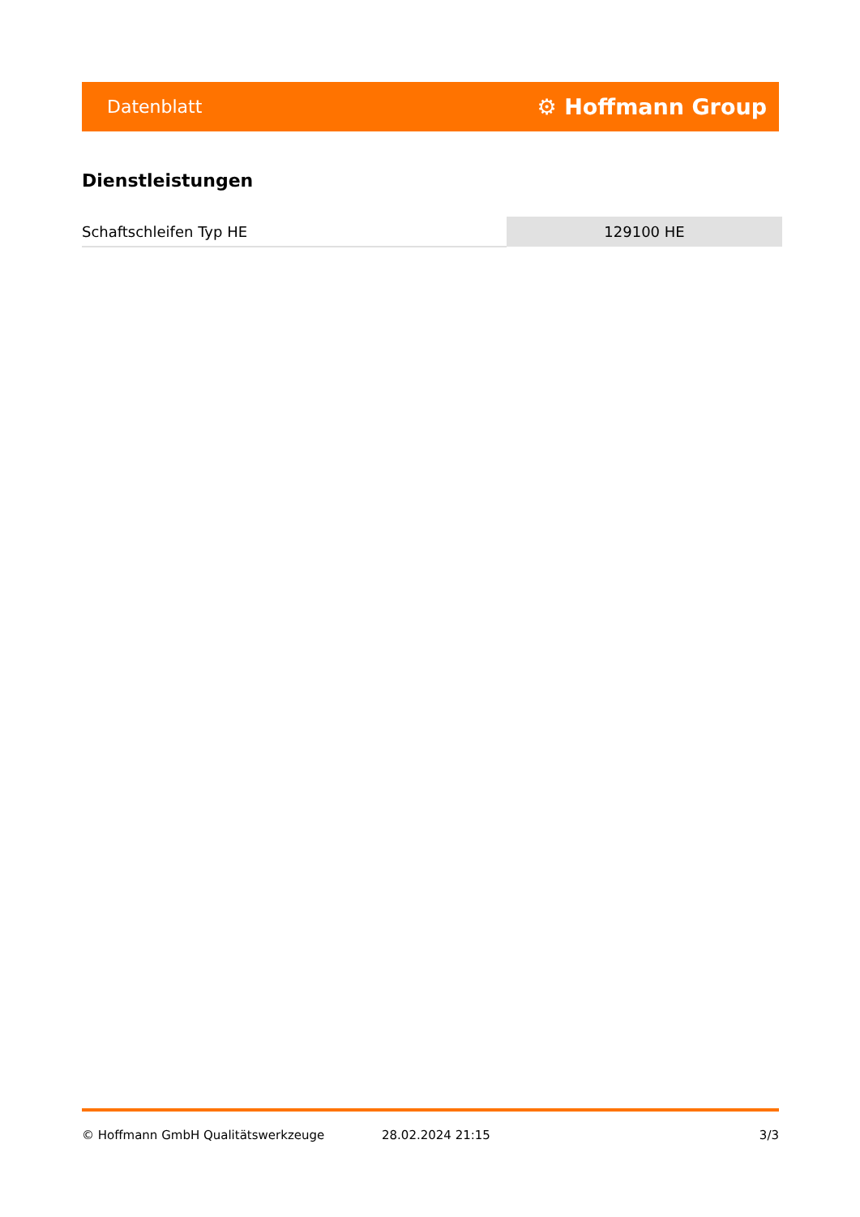Datenblatt ⚙ Hoffmann Group
Dienstleistungen
| Schaftschleifen Typ HE | 129100 HE |
© Hoffmann GmbH Qualitätswerkzeuge 28.02.2024 21:15 3/3